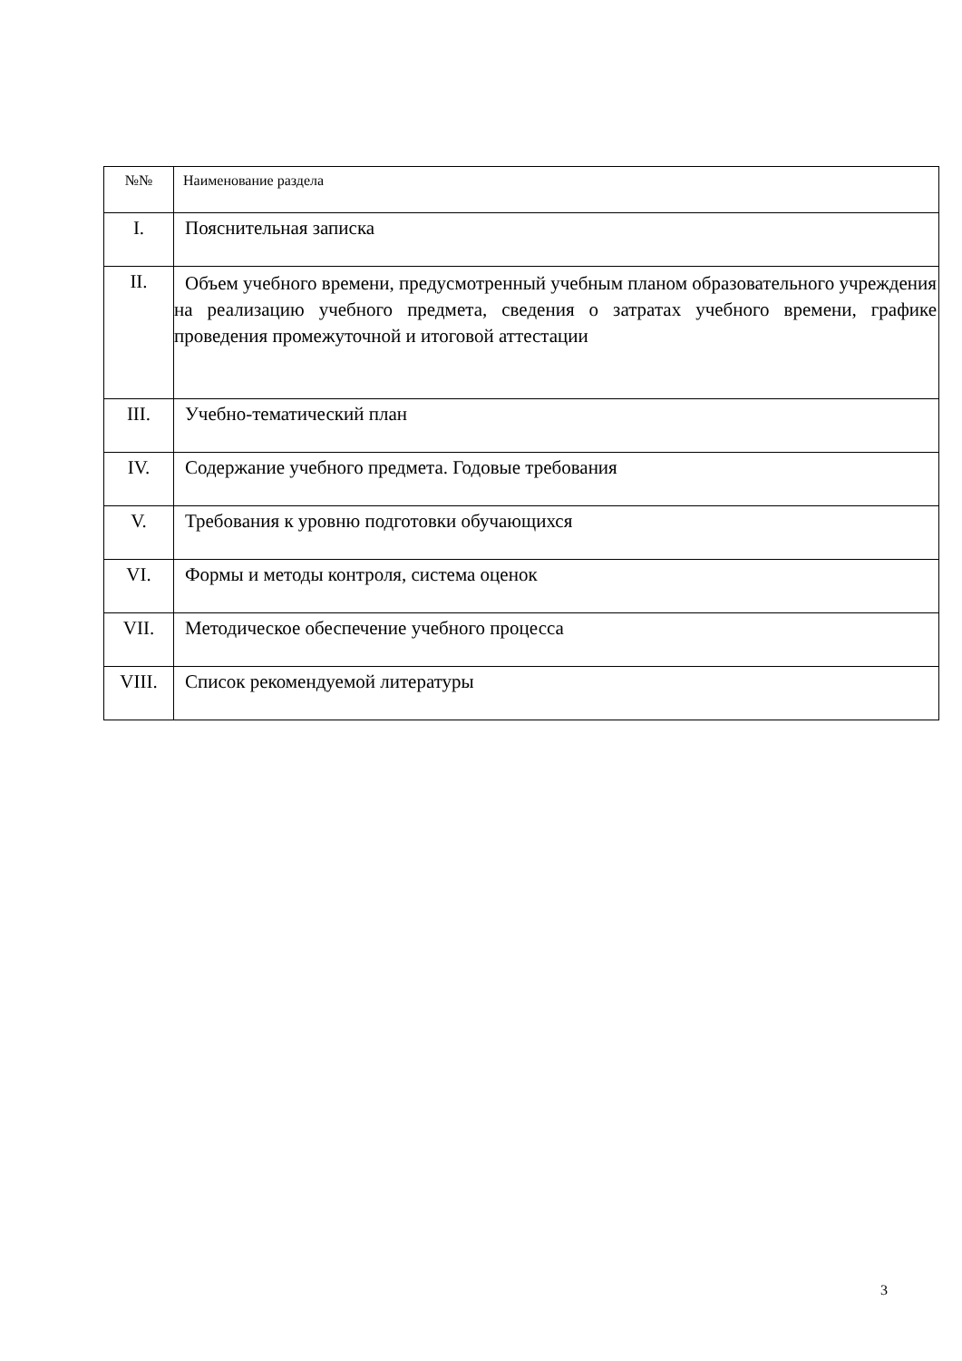| №№ | Наименование раздела |
| --- | --- |
| I. | Пояснительная записка |
| II. | Объем учебного времени, предусмотренный учебным планом образовательного учреждения на реализацию учебного предмета, сведения о затратах учебного времени, графике проведения промежуточной и итоговой аттестации |
| III. | Учебно-тематический план |
| IV. | Содержание учебного предмета. Годовые требования |
| V. | Требования к уровню подготовки обучающихся |
| VI. | Формы и методы контроля, система оценок |
| VII. | Методическое обеспечение учебного процесса |
| VIII. | Список рекомендуемой литературы |
3